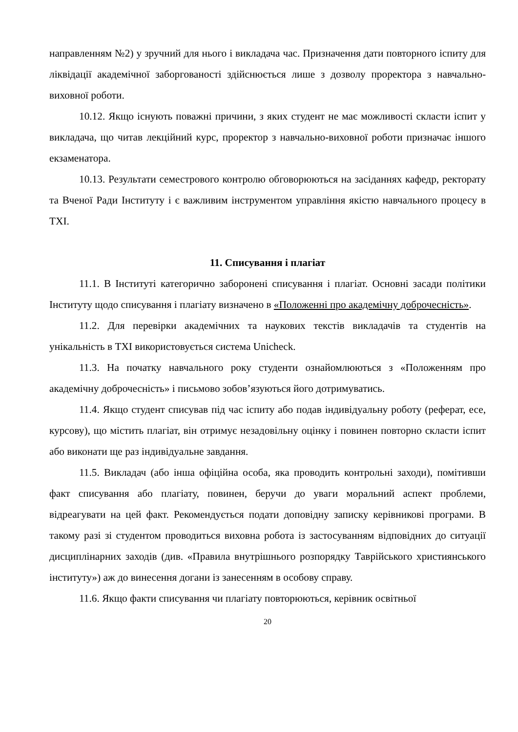направленням №2) у зручний для нього і викладача час. Призначення дати повторного іспиту для ліквідації академічної заборгованості здійснюється лише з дозволу проректора з навчально-виховної роботи.
10.12. Якщо існують поважні причини, з яких студент не має можливості скласти іспит у викладача, що читав лекційний курс, проректор з навчально-виховної роботи призначає іншого екзаменатора.
10.13. Результати семестрового контролю обговорюються на засіданнях кафедр, ректорату та Вченої Ради Інституту і є важливим інструментом управління якістю навчального процесу в ТХІ.
11. Списування і плагіат
11.1. В Інституті категорично заборонені списування і плагіат. Основні засади політики Інституту щодо списування і плагіату визначено в «Положенні про академічну доброчесність».
11.2. Для перевірки академічних та наукових текстів викладачів та студентів на унікальність в ТХІ використовується система Unicheck.
11.3. На початку навчального року студенти ознайомлюються з «Положенням про академічну доброчесність» і письмово зобов’язуються його дотримуватись.
11.4. Якщо студент списував під час іспиту або подав індивідуальну роботу (реферат, есе, курсову), що містить плагіат, він отримує незадовільну оцінку і повинен повторно скласти іспит або виконати ще раз індивідуальне завдання.
11.5. Викладач (або інша офіційна особа, яка проводить контрольні заходи), помітивши факт списування або плагіату, повинен, беручи до уваги моральний аспект проблеми, відреагувати на цей факт. Рекомендується подати доповідну записку керівникові програми. В такому разі зі студентом проводиться виховна робота із застосуванням відповідних до ситуації дисциплінарних заходів (див. «Правила внутрішнього розпорядку Таврійського християнського інституту») аж до винесення догани із занесенням в особову справу.
11.6. Якщо факти списування чи плагіату повторюються, керівник освітньої
20